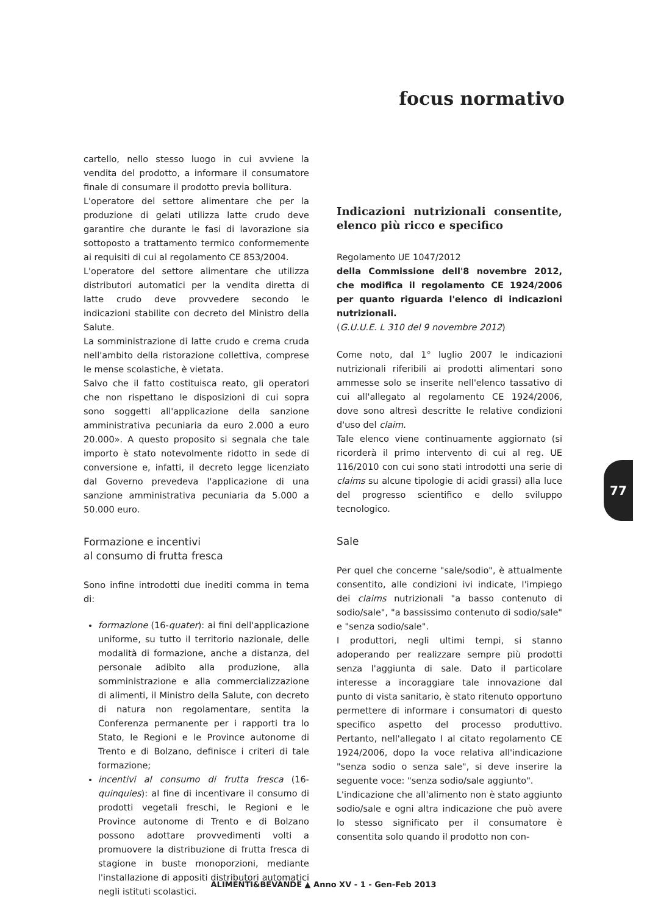focus normativo
cartello, nello stesso luogo in cui avviene la vendita del prodotto, a informare il consumatore finale di consumare il prodotto previa bollitura.
L'operatore del settore alimentare che per la produzione di gelati utilizza latte crudo deve garantire che durante le fasi di lavorazione sia sottoposto a trattamento termico conformemente ai requisiti di cui al regolamento CE 853/2004.
L'operatore del settore alimentare che utilizza distributori automatici per la vendita diretta di latte crudo deve provvedere secondo le indicazioni stabilite con decreto del Ministro della Salute.
La somministrazione di latte crudo e crema cruda nell'ambito della ristorazione collettiva, comprese le mense scolastiche, è vietata.
Salvo che il fatto costituisca reato, gli operatori che non rispettano le disposizioni di cui sopra sono soggetti all'applicazione della sanzione amministrativa pecuniaria da euro 2.000 a euro 20.000». A questo proposito si segnala che tale importo è stato notevolmente ridotto in sede di conversione e, infatti, il decreto legge licenziato dal Governo prevedeva l'applicazione di una sanzione amministrativa pecuniaria da 5.000 a 50.000 euro.
Formazione e incentivi
al consumo di frutta fresca
Sono infine introdotti due inediti comma in tema di:
formazione (16-quater): ai fini dell'applicazione uniforme, su tutto il territorio nazionale, delle modalità di formazione, anche a distanza, del personale adibito alla produzione, alla somministrazione e alla commercializzazione di alimenti, il Ministro della Salute, con decreto di natura non regolamentare, sentita la Conferenza permanente per i rapporti tra lo Stato, le Regioni e le Province autonome di Trento e di Bolzano, definisce i criteri di tale formazione;
incentivi al consumo di frutta fresca (16-quinquies): al fine di incentivare il consumo di prodotti vegetali freschi, le Regioni e le Province autonome di Trento e di Bolzano possono adottare provvedimenti volti a promuovere la distribuzione di frutta fresca di stagione in buste monoporzioni, mediante l'installazione di appositi distributori automatici negli istituti scolastici.
Indicazioni nutrizionali consentite, elenco più ricco e specifico
Regolamento UE 1047/2012
della Commissione dell'8 novembre 2012, che modifica il regolamento CE 1924/2006 per quanto riguarda l'elenco di indicazioni nutrizionali.
(G.U.U.E. L 310 del 9 novembre 2012)
Come noto, dal 1° luglio 2007 le indicazioni nutrizionali riferibili ai prodotti alimentari sono ammesse solo se inserite nell'elenco tassativo di cui all'allegato al regolamento CE 1924/2006, dove sono altresì descritte le relative condizioni d'uso del claim.
Tale elenco viene continuamente aggiornato (si ricorderà il primo intervento di cui al reg. UE 116/2010 con cui sono stati introdotti una serie di claims su alcune tipologie di acidi grassi) alla luce del progresso scientifico e dello sviluppo tecnologico.
Sale
Per quel che concerne "sale/sodio", è attualmente consentito, alle condizioni ivi indicate, l'impiego dei claims nutrizionali "a basso contenuto di sodio/sale", "a bassissimo contenuto di sodio/sale" e "senza sodio/sale".
I produttori, negli ultimi tempi, si stanno adoperando per realizzare sempre più prodotti senza l'aggiunta di sale. Dato il particolare interesse a incoraggiare tale innovazione dal punto di vista sanitario, è stato ritenuto opportuno permettere di informare i consumatori di questo specifico aspetto del processo produttivo. Pertanto, nell'allegato I al citato regolamento CE 1924/2006, dopo la voce relativa all'indicazione "senza sodio o senza sale", si deve inserire la seguente voce: "senza sodio/sale aggiunto".
L'indicazione che all'alimento non è stato aggiunto sodio/sale e ogni altra indicazione che può avere lo stesso significato per il consumatore è consentita solo quando il prodotto non con-
77
ALIMENTI&BEVANDE ▲ Anno XV - 1 - Gen-Feb 2013